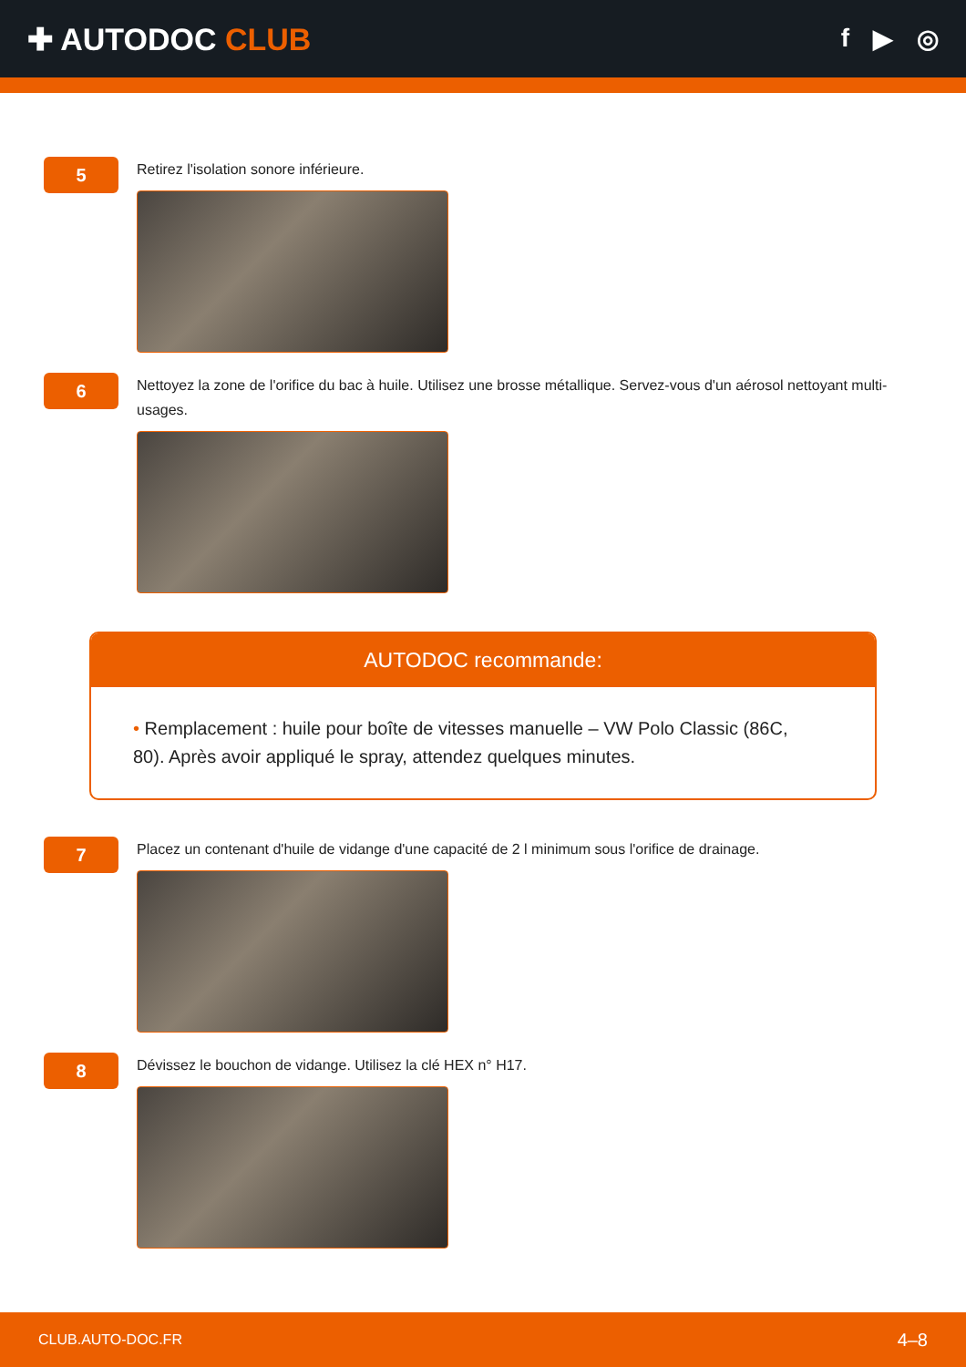✚ AUTODOC CLUB
f ▶ ◎
5
Retirez l'isolation sonore inférieure.
6
Nettoyez la zone de l'orifice du bac à huile. Utilisez une brosse métallique. Servez-vous d'un aérosol nettoyant multi-usages.
AUTODOC recommande:
• Remplacement : huile pour boîte de vitesses manuelle – VW Polo Classic (86C, 80). Après avoir appliqué le spray, attendez quelques minutes.
7
Placez un contenant d'huile de vidange d'une capacité de 2 l minimum sous l'orifice de drainage.
8
Dévissez le bouchon de vidange. Utilisez la clé HEX n° H17.
CLUB.AUTO-DOC.FR 4–8